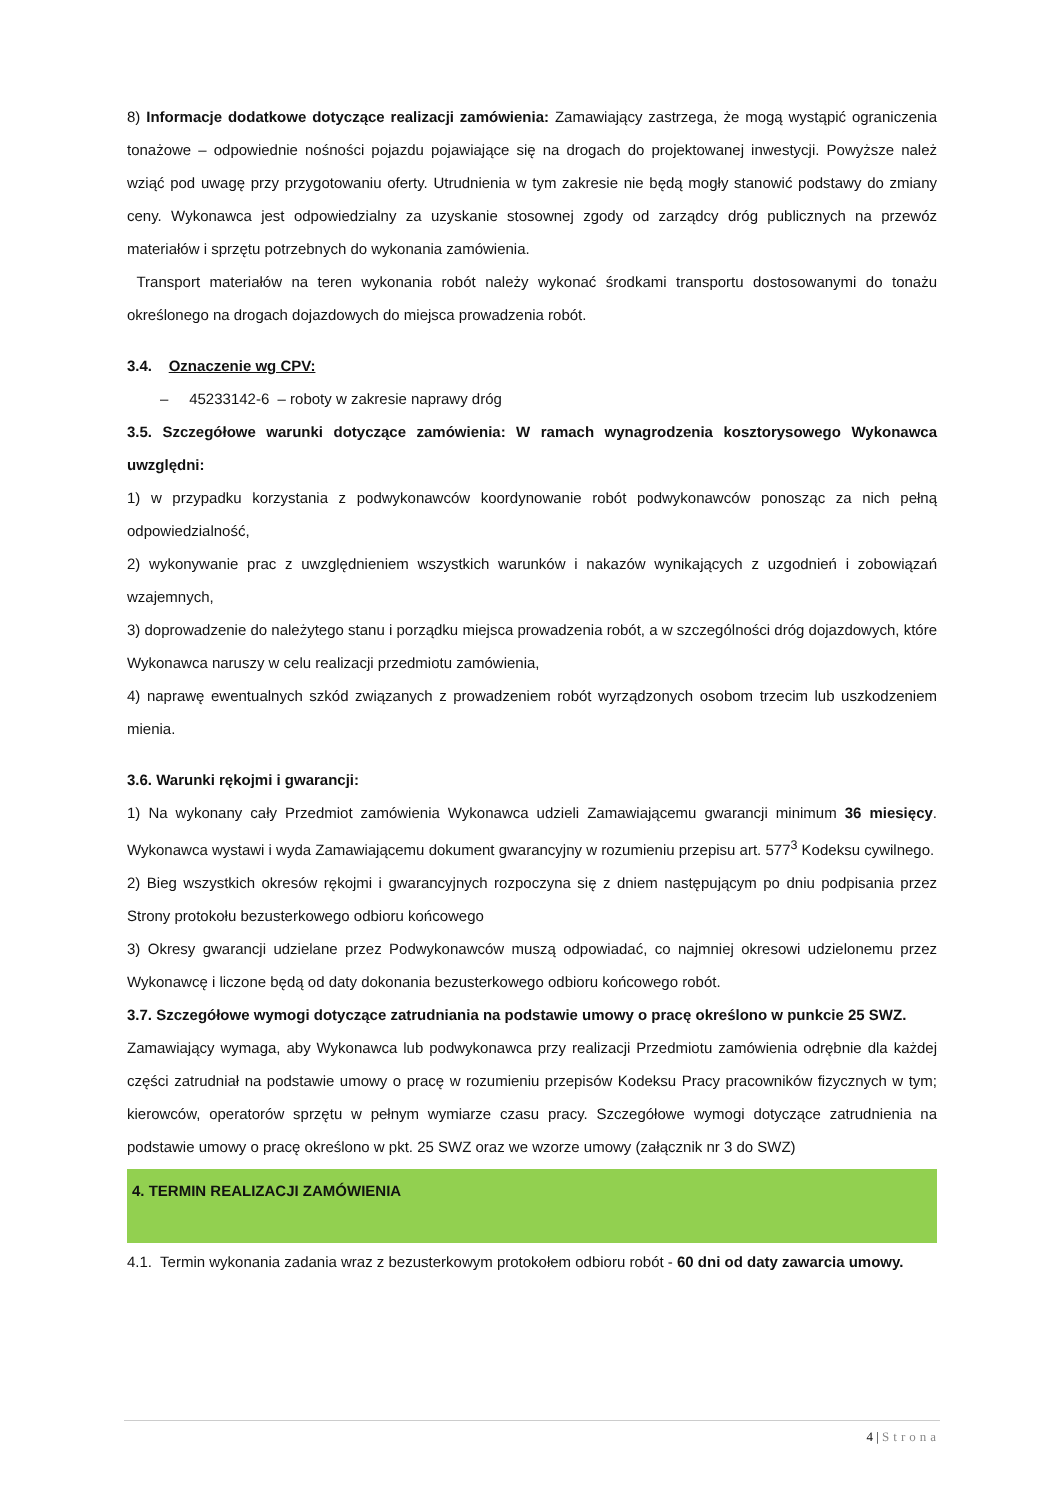8) Informacje dodatkowe dotyczące realizacji zamówienia: Zamawiający zastrzega, że mogą wystąpić ograniczenia tonażowe – odpowiednie nośności pojazdu pojawiające się na drogach do projektowanej inwestycji. Powyższe należ wziąć pod uwagę przy przygotowaniu oferty. Utrudnienia w tym zakresie nie będą mogły stanowić podstawy do zmiany ceny. Wykonawca jest odpowiedzialny za uzyskanie stosownej zgody od zarządcy dróg publicznych na przewóz materiałów i sprzętu potrzebnych do wykonania zamówienia.
Transport materiałów na teren wykonania robót należy wykonać środkami transportu dostosowanymi do tonażu określonego na drogach dojazdowych do miejsca prowadzenia robót.
3.4. Oznaczenie wg CPV:
– 45233142-6 – roboty w zakresie naprawy dróg
3.5. Szczegółowe warunki dotyczące zamówienia: W ramach wynagrodzenia kosztorysowego Wykonawca uwzględni:
1) w przypadku korzystania z podwykonawców koordynowanie robót podwykonawców ponosząc za nich pełną odpowiedzialność,
2) wykonywanie prac z uwzględnieniem wszystkich warunków i nakazów wynikających z uzgodnień i zobowiązań wzajemnych,
3) doprowadzenie do należytego stanu i porządku miejsca prowadzenia robót, a w szczególności dróg dojazdowych, które Wykonawca naruszy w celu realizacji przedmiotu zamówienia,
4) naprawę ewentualnych szkód związanych z prowadzeniem robót wyrządzonych osobom trzecim lub uszkodzeniem mienia.
3.6. Warunki rękojmi i gwarancji:
1) Na wykonany cały Przedmiot zamówienia Wykonawca udzieli Zamawiającemu gwarancji minimum 36 miesięcy. Wykonawca wystawi i wyda Zamawiającemu dokument gwarancyjny w rozumieniu przepisu art. 577<sup>3</sup> Kodeksu cywilnego.
2) Bieg wszystkich okresów rękojmi i gwarancyjnych rozpoczyna się z dniem następującym po dniu podpisania przez Strony protokołu bezusterkowego odbioru końcowego
3) Okresy gwarancji udzielane przez Podwykonawców muszą odpowiadać, co najmniej okresowi udzielonemu przez Wykonawcę i liczone będą od daty dokonania bezusterkowego odbioru końcowego robót.
3.7. Szczegółowe wymogi dotyczące zatrudniania na podstawie umowy o pracę określono w punkcie 25 SWZ.
Zamawiający wymaga, aby Wykonawca lub podwykonawca przy realizacji Przedmiotu zamówienia odrębnie dla każdej części zatrudniał na podstawie umowy o pracę w rozumieniu przepisów Kodeksu Pracy pracowników fizycznych w tym; kierowców, operatorów sprzętu w pełnym wymiarze czasu pracy. Szczegółowe wymogi dotyczące zatrudnienia na podstawie umowy o pracę określono w pkt. 25 SWZ oraz we wzorze umowy (załącznik nr 3 do SWZ)
4. TERMIN REALIZACJI ZAMÓWIENIA
4.1. Termin wykonania zadania wraz z bezusterkowym protokołem odbioru robót - 60 dni od daty zawarcia umowy.
4 | Strona